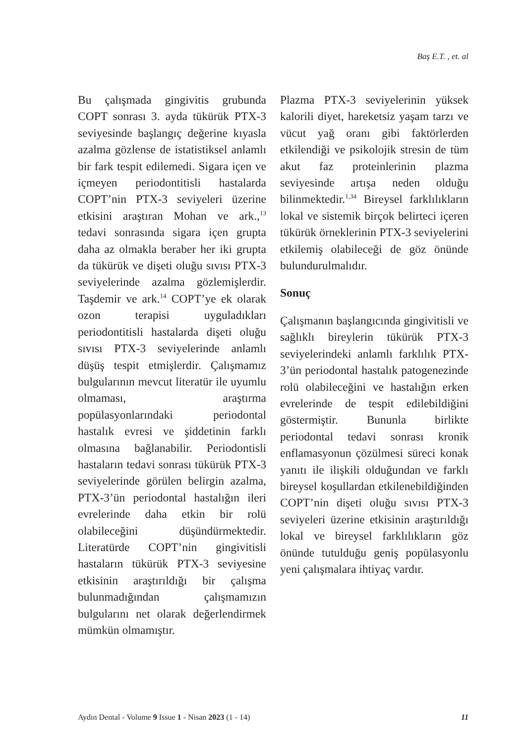Baş E.T. , et. al
Bu çalışmada gingivitis grubunda COPT sonrası 3. ayda tükürük PTX-3 seviyesinde başlangıç değerine kıyasla azalma gözlense de istatistiksel anlamlı bir fark tespit edilemedi. Sigara içen ve içmeyen periodontitisli hastalarda COPT’nin PTX-3 seviyeleri üzerine etkisini araştıran Mohan ve ark.,<sup>13</sup> tedavi sonrasında sigara içen grupta daha az olmakla beraber her iki grupta da tükürük ve dişeti oluğu sıvısı PTX-3 seviyelerinde azalma gözlemişlerdir. Taşdemir ve ark.<sup>14</sup> COPT’ye ek olarak ozon terapisi uyguladıkları periodontitisli hastalarda dişeti oluğu sıvısı PTX-3 seviyelerinde anlamlı düşüş tespit etmişlerdir. Çalışmamız bulgularının mevcut literatür ile uyumlu olmaması, araştırma popülasyonlarındaki periodontal hastalık evresi ve şiddetinin farklı olmasına bağlanabilir. Periodontisli hastaların tedavi sonrası tükürük PTX-3 seviyelerinde görülen belirgin azalma, PTX-3’ün periodontal hastalığın ileri evrelerinde daha etkin bir rolü olabileceğini düşündürmektedir. Literatürde COPT’nin gingivitisli hastaların tükürük PTX-3 seviyesine etkisinin araştırıldığı bir çalışma bulunmadığından çalışmamızın bulgularını net olarak değerlendirmek mümkün olmamıştır.
Plazma PTX-3 seviyelerinin yüksek kalorili diyet, hareketsiz yaşam tarzı ve vücut yağ oranı gibi faktörlerden etkilendiği ve psikolojik stresin de tüm akut faz proteinlerinin plazma seviyesinde artışa neden olduğu bilinmektedir.<sup>1,34</sup> Bireysel farklılıkların lokal ve sistemik birçok belirteci içeren tükürük örneklerinin PTX-3 seviyelerini etkilemiş olabileceği de göz önünde bulundurulmalıdır.
Sonuç
Çalışmanın başlangıcında gingivitisli ve sağlıklı bireylerin tükürük PTX-3 seviyelerindeki anlamlı farklılık PTX-3’ün periodontal hastalık patogenezinde rolü olabileceğini ve hastalığın erken evrelerinde de tespit edilebildiğini göstermiştir. Bununla birlikte periodontal tedavi sonrası kronik enflamasyonun çözülmesi süreci konak yanıtı ile ilişkili olduğundan ve farklı bireysel koşullardan etkilenebildiğinden COPT’nin dişeti oluğu sıvısı PTX-3 seviyeleri üzerine etkisinin araştırıldığı lokal ve bireysel farklılıkların göz önünde tutulduğu geniş popülasyonlu yeni çalışmalara ihtiyaç vardır.
Aydın Dental - Volume 9 Issue 1 - Nisan 2023 (1 - 14) 11